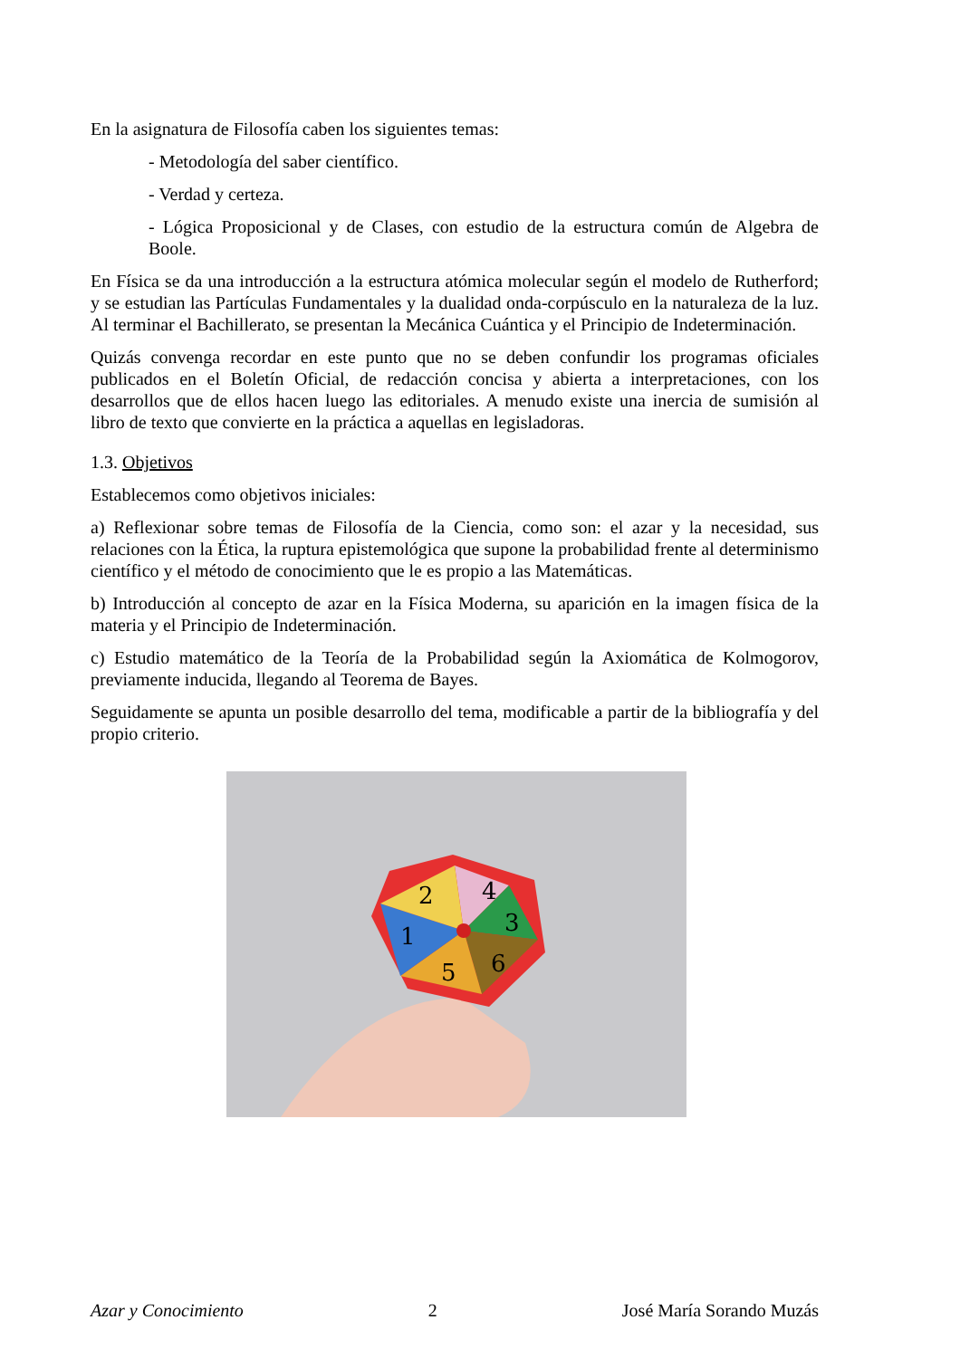En la asignatura de Filosofía caben los siguientes temas:
- Metodología del saber científico.
- Verdad y certeza.
- Lógica Proposicional y de Clases, con estudio de la estructura común de Algebra de Boole.
En Física se da una introducción a la estructura atómica molecular según el modelo de Rutherford; y se estudian las Partículas Fundamentales y la dualidad onda-corpúsculo en la naturaleza de la luz. Al terminar el Bachillerato, se presentan la Mecánica Cuántica y el Principio de Indeterminación.
Quizás convenga recordar en este punto que no se deben confundir los programas oficiales publicados en el Boletín Oficial, de redacción concisa y abierta a interpretaciones, con los desarrollos que de ellos hacen luego las editoriales. A menudo existe una inercia de sumisión al libro de texto que convierte en la práctica a aquellas en legisladoras.
1.3. Objetivos
Establecemos como objetivos iniciales:
a) Reflexionar sobre temas de Filosofía de la Ciencia, como son: el azar y la necesidad, sus relaciones con la Ética, la ruptura epistemológica que supone la probabilidad frente al determinismo científico y el método de conocimiento que le es propio a las Matemáticas.
b) Introducción al concepto de azar en la Física Moderna, su aparición en la imagen física de la materia y el Principio de Indeterminación.
c) Estudio matemático de la Teoría de la Probabilidad según la Axiomática de Kolmogorov, previamente inducida, llegando al Teorema de Bayes.
Seguidamente se apunta un posible desarrollo del tema, modificable a partir de la bibliografía y del propio criterio.
4
3
6
5
1
2
Azar y Conocimiento 2 José María Sorando Muzás